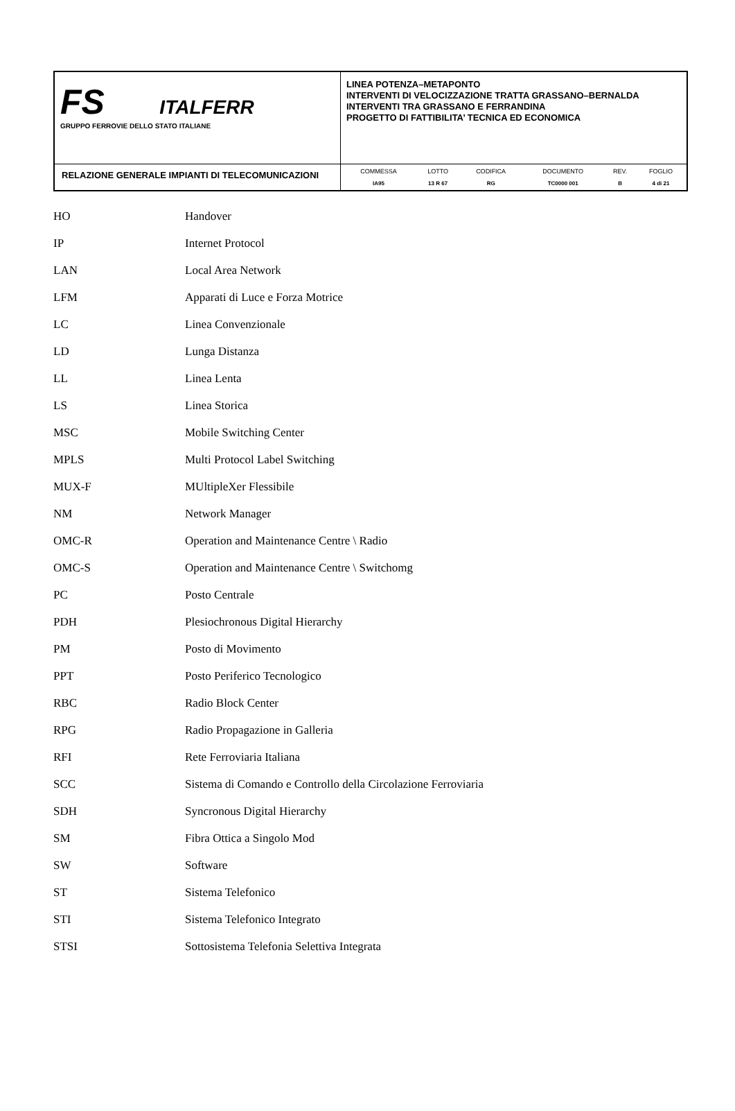| FS ITALFERR GRUPPO FERROVIE DELLO STATO ITALIANE | LINEA POTENZA–METAPONTO INTERVENTI DI VELOCIZZAZIONE TRATTA GRASSANO–BERNALDA INTERVENTI TRA GRASSANO E FERRANDINA PROGETTO DI FATTIBILITA’ TECNICA ED ECONOMICA |
| RELAZIONE GENERALE IMPIANTI DI TELECOMUNICAZIONI | / COMMESSA / LOTTO / CODIFICA / DOCUMENTO / REV. / FOGLIO / / IA95 / 13 R 67 / RG / TC0000 001 / B / 4 di 21 / |
| HO | Handover |
| IP | Internet Protocol |
| LAN | Local Area Network |
| LFM | Apparati di Luce e Forza Motrice |
| LC | Linea Convenzionale |
| LD | Lunga Distanza |
| LL | Linea Lenta |
| LS | Linea Storica |
| MSC | Mobile Switching Center |
| MPLS | Multi Protocol Label Switching |
| MUX-F | MUltipleXer Flessibile |
| NM | Network Manager |
| OMC-R | Operation and Maintenance Centre \ Radio |
| OMC-S | Operation and Maintenance Centre \ Switchomg |
| PC | Posto Centrale |
| PDH | Plesiochronous Digital Hierarchy |
| PM | Posto di Movimento |
| PPT | Posto Periferico Tecnologico |
| RBC | Radio Block Center |
| RPG | Radio Propagazione in Galleria |
| RFI | Rete Ferroviaria Italiana |
| SCC | Sistema di Comando e Controllo della Circolazione Ferroviaria |
| SDH | Syncronous Digital Hierarchy |
| SM | Fibra Ottica a Singolo Mod |
| SW | Software |
| ST | Sistema Telefonico |
| STI | Sistema Telefonico Integrato |
| STSI | Sottosistema Telefonia Selettiva Integrata |